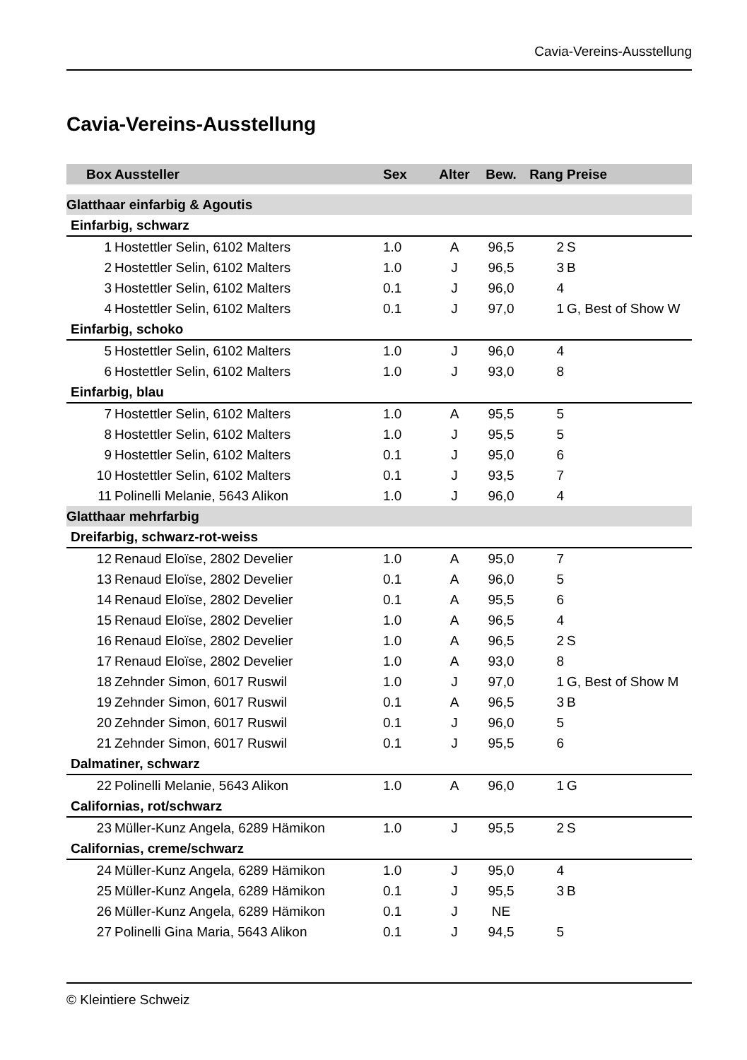Cavia-Vereins-Ausstellung
Cavia-Vereins-Ausstellung
| Box | Aussteller | Sex | Alter | Bew. | Rang | Preise |
| --- | --- | --- | --- | --- | --- | --- |
| Glatthaar einfarbig & Agoutis | | | | | | |
| Einfarbig, schwarz | | | | | | |
| 1 | Hostettler Selin, 6102 Malters | 1.0 | A | 96,5 | 2 | S |
| 2 | Hostettler Selin, 6102 Malters | 1.0 | J | 96,5 | 3 | B |
| 3 | Hostettler Selin, 6102 Malters | 0.1 | J | 96,0 | 4 | |
| 4 | Hostettler Selin, 6102 Malters | 0.1 | J | 97,0 | 1 | G, Best of Show W |
| Einfarbig, schoko | | | | | | |
| 5 | Hostettler Selin, 6102 Malters | 1.0 | J | 96,0 | 4 | |
| 6 | Hostettler Selin, 6102 Malters | 1.0 | J | 93,0 | 8 | |
| Einfarbig, blau | | | | | | |
| 7 | Hostettler Selin, 6102 Malters | 1.0 | A | 95,5 | 5 | |
| 8 | Hostettler Selin, 6102 Malters | 1.0 | J | 95,5 | 5 | |
| 9 | Hostettler Selin, 6102 Malters | 0.1 | J | 95,0 | 6 | |
| 10 | Hostettler Selin, 6102 Malters | 0.1 | J | 93,5 | 7 | |
| 11 | Polinelli Melanie, 5643 Alikon | 1.0 | J | 96,0 | 4 | |
| Glatthaar mehrfarbig | | | | | | |
| Dreifarbig, schwarz-rot-weiss | | | | | | |
| 12 | Renaud Eloïse, 2802 Develier | 1.0 | A | 95,0 | 7 | |
| 13 | Renaud Eloïse, 2802 Develier | 0.1 | A | 96,0 | 5 | |
| 14 | Renaud Eloïse, 2802 Develier | 0.1 | A | 95,5 | 6 | |
| 15 | Renaud Eloïse, 2802 Develier | 1.0 | A | 96,5 | 4 | |
| 16 | Renaud Eloïse, 2802 Develier | 1.0 | A | 96,5 | 2 | S |
| 17 | Renaud Eloïse, 2802 Develier | 1.0 | A | 93,0 | 8 | |
| 18 | Zehnder Simon, 6017 Ruswil | 1.0 | J | 97,0 | 1 | G, Best of Show M |
| 19 | Zehnder Simon, 6017 Ruswil | 0.1 | A | 96,5 | 3 | B |
| 20 | Zehnder Simon, 6017 Ruswil | 0.1 | J | 96,0 | 5 | |
| 21 | Zehnder Simon, 6017 Ruswil | 0.1 | J | 95,5 | 6 | |
| Dalmatiner, schwarz | | | | | | |
| 22 | Polinelli Melanie, 5643 Alikon | 1.0 | A | 96,0 | 1 | G |
| Californias, rot/schwarz | | | | | | |
| 23 | Müller-Kunz Angela, 6289 Hämikon | 1.0 | J | 95,5 | 2 | S |
| Californias, creme/schwarz | | | | | | |
| 24 | Müller-Kunz Angela, 6289 Hämikon | 1.0 | J | 95,0 | 4 | |
| 25 | Müller-Kunz Angela, 6289 Hämikon | 0.1 | J | 95,5 | 3 | B |
| 26 | Müller-Kunz Angela, 6289 Hämikon | 0.1 | J | NE | | |
| 27 | Polinelli Gina Maria, 5643 Alikon | 0.1 | J | 94,5 | 5 | |
© Kleintiere Schweiz